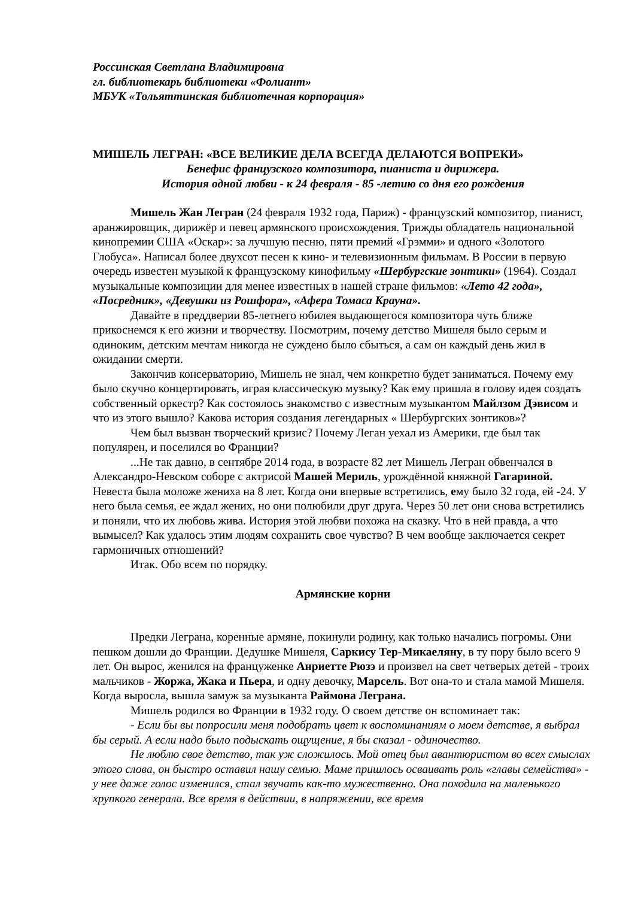Россинская Светлана Владимировна
гл. библиотекарь библиотеки «Фолиант»
МБУК «Тольяттинская библиотечная корпорация»
МИШЕЛЬ ЛЕГРАН: «ВСЕ ВЕЛИКИЕ ДЕЛА ВСЕГДА ДЕЛАЮТСЯ ВОПРЕКИ»
Бенефис французского композитора, пианиста и дирижера.
История одной любви - к 24 февраля - 85 -летию со дня его рождения
Мишель Жан Легран (24 февраля 1932 года, Париж) - французский композитор, пианист, аранжировщик, дирижёр и певец армянского происхождения. Трижды обладатель национальной кинопремии США «Оскар»: за лучшую песню, пяти премий «Грэмми» и одного «Золотого Глобуса». Написал более двухсот песен к кино- и телевизионным фильмам. В России в первую очередь известен музыкой к французскому кинофильму «Шербургские зонтики» (1964). Создал музыкальные композиции для менее известных в нашей стране фильмов: «Лето 42 года», «Посредник», «Девушки из Рошфора», «Афера Томаса Крауна».
Давайте в преддверии 85-летнего юбилея выдающегося композитора чуть ближе прикоснемся к его жизни и творчеству. Посмотрим, почему детство Мишеля было серым и одиноким, детским мечтам никогда не суждено было сбыться, а сам он каждый день жил в ожидании смерти.
Закончив консерваторию, Мишель не знал, чем конкретно будет заниматься. Почему ему было скучно концертировать, играя классическую музыку? Как ему пришла в голову идея создать собственный оркестр? Как состоялось знакомство с известным музыкантом Майлзом Дэвисом и что из этого вышло? Какова история создания легендарных « Шербургских зонтиков»?
Чем был вызван творческий кризис? Почему Леган уехал из Америки, где был так популярен, и поселился во Франции?
...Не так давно, в сентябре 2014 года, в возрасте 82 лет Мишель Легран обвенчался в Александро-Невском соборе с актрисой Машей Мериль, урождённой княжной Гагариной. Невеста была моложе жениха на 8 лет. Когда они впервые встретились, ему было 32 года, ей -24. У него была семья, ее ждал жених, но они полюбили друг друга. Через 50 лет они снова встретились и поняли, что их любовь жива. История этой любви похожа на сказку. Что в ней правда, а что вымысел? Как удалось этим людям сохранить свое чувство? В чем вообще заключается секрет гармоничных отношений?
Итак. Обо всем по порядку.
Армянские корни
Предки Леграна, коренные армяне, покинули родину, как только начались погромы. Они пешком дошли до Франции. Дедушке Мишеля, Саркису Тер-Микаеляну, в ту пору было всего 9 лет. Он вырос, женился на француженке Анриетте Рюзэ и произвел на свет четверых детей - троих мальчиков - Жоржа, Жака и Пьера, и одну девочку, Марсель. Вот она-то и стала мамой Мишеля. Когда выросла, вышла замуж за музыканта Раймона Леграна.
Мишель родился во Франции в 1932 году. О своем детстве он вспоминает так:
- Если бы вы попросили меня подобрать цвет к воспоминаниям о моем детстве, я выбрал бы серый. А если надо было подыскать ощущение, я бы сказал - одиночество.
Не люблю свое детство, так уж сложилось. Мой отец был авантюристом во всех смыслах этого слова, он быстро оставил нашу семью. Маме пришлось осваивать роль «главы семейства» - у нее даже голос изменился, стал звучать как-то мужественно. Она походила на маленького хрупкого генерала. Все время в действии, в напряжении, все время